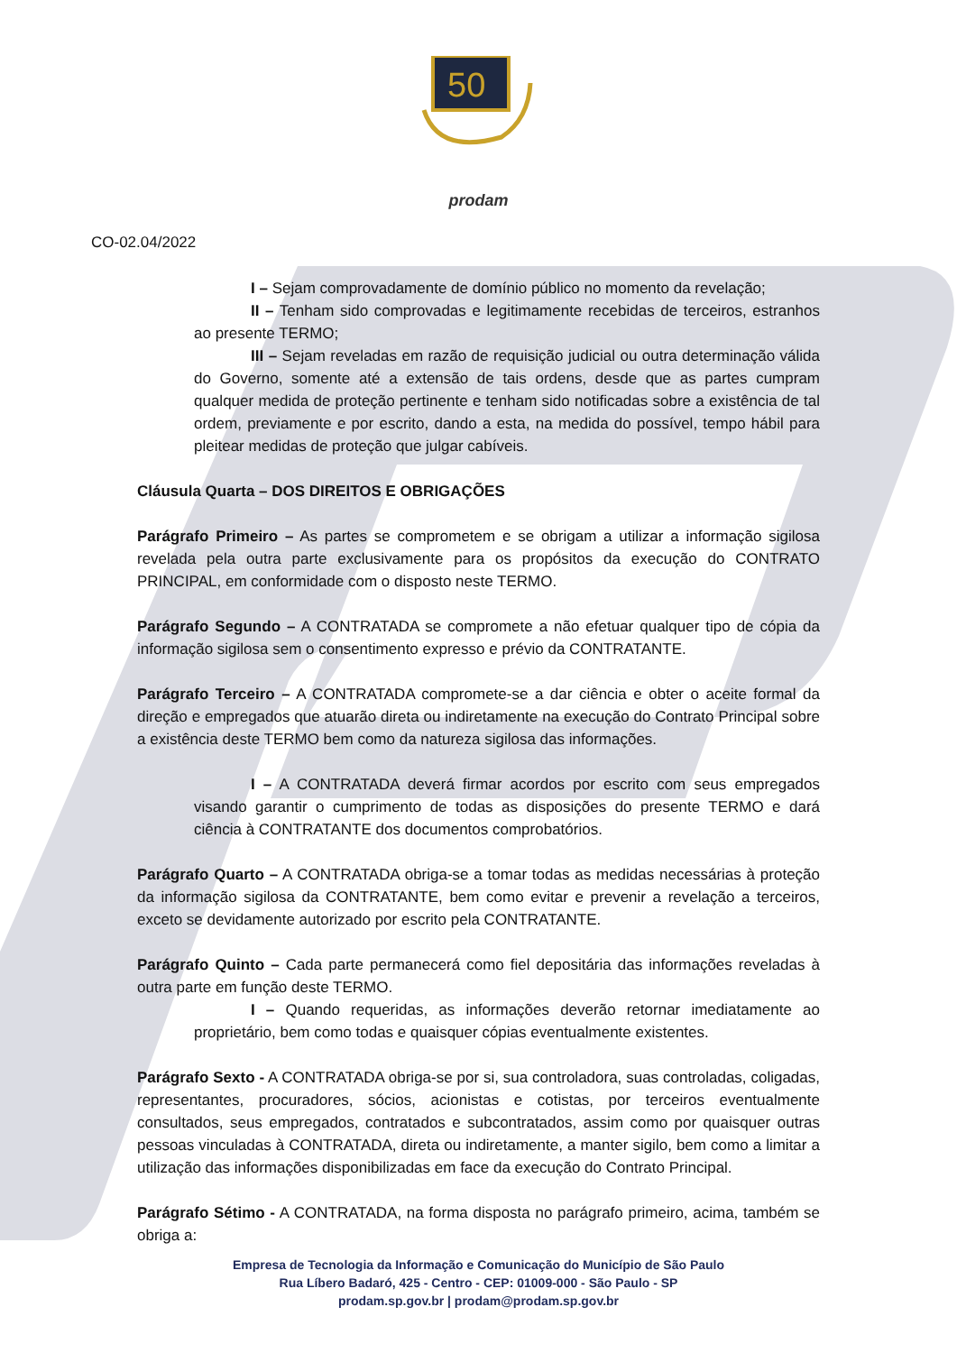50
prodam
CO-02.04/2022
I – Sejam comprovadamente de domínio público no momento da revelação;
II – Tenham sido comprovadas e legitimamente recebidas de terceiros, estranhos ao presente TERMO;
III – Sejam reveladas em razão de requisição judicial ou outra determinação válida do Governo, somente até a extensão de tais ordens, desde que as partes cumpram qualquer medida de proteção pertinente e tenham sido notificadas sobre a existência de tal ordem, previamente e por escrito, dando a esta, na medida do possível, tempo hábil para pleitear medidas de proteção que julgar cabíveis.
Cláusula Quarta – DOS DIREITOS E OBRIGAÇÕES
Parágrafo Primeiro – As partes se comprometem e se obrigam a utilizar a informação sigilosa revelada pela outra parte exclusivamente para os propósitos da execução do CONTRATO PRINCIPAL, em conformidade com o disposto neste TERMO.
Parágrafo Segundo – A CONTRATADA se compromete a não efetuar qualquer tipo de cópia da informação sigilosa sem o consentimento expresso e prévio da CONTRATANTE.
Parágrafo Terceiro – A CONTRATADA compromete-se a dar ciência e obter o aceite formal da direção e empregados que atuarão direta ou indiretamente na execução do Contrato Principal sobre a existência deste TERMO bem como da natureza sigilosa das informações.
I – A CONTRATADA deverá firmar acordos por escrito com seus empregados visando garantir o cumprimento de todas as disposições do presente TERMO e dará ciência à CONTRATANTE dos documentos comprobatórios.
Parágrafo Quarto – A CONTRATADA obriga-se a tomar todas as medidas necessárias à proteção da informação sigilosa da CONTRATANTE, bem como evitar e prevenir a revelação a terceiros, exceto se devidamente autorizado por escrito pela CONTRATANTE.
Parágrafo Quinto – Cada parte permanecerá como fiel depositária das informações reveladas à outra parte em função deste TERMO.
I – Quando requeridas, as informações deverão retornar imediatamente ao proprietário, bem como todas e quaisquer cópias eventualmente existentes.
Parágrafo Sexto - A CONTRATADA obriga-se por si, sua controladora, suas controladas, coligadas, representantes, procuradores, sócios, acionistas e cotistas, por terceiros eventualmente consultados, seus empregados, contratados e subcontratados, assim como por quaisquer outras pessoas vinculadas à CONTRATADA, direta ou indiretamente, a manter sigilo, bem como a limitar a utilização das informações disponibilizadas em face da execução do Contrato Principal.
Parágrafo Sétimo - A CONTRATADA, na forma disposta no parágrafo primeiro, acima, também se obriga a:
Empresa de Tecnologia da Informação e Comunicação do Município de São Paulo
Rua Líbero Badaró, 425 - Centro - CEP: 01009-000 - São Paulo - SP
prodam.sp.gov.br | prodam@prodam.sp.gov.br